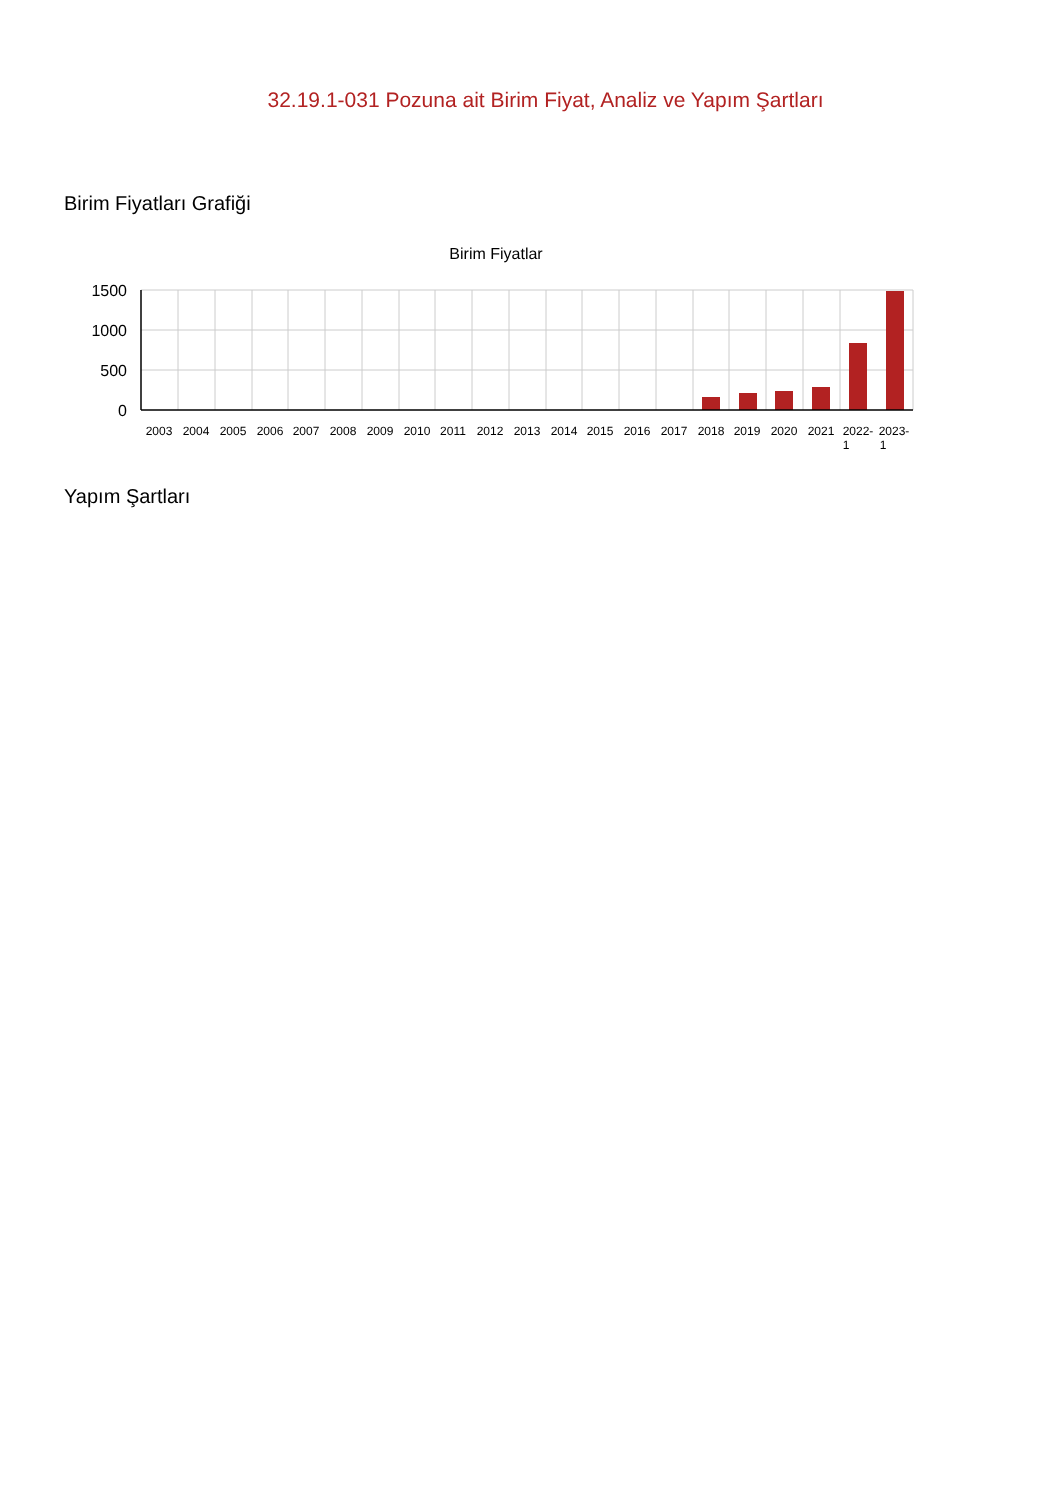32.19.1-031 Pozuna ait Birim Fiyat, Analiz ve Yapım Şartları
Birim Fiyatları Grafiği
Birim Fiyatlar
1500
1000
500
0
2003
2004
2005
2006
2007
2008
2009
2010
2011
2012
2013
2014
2015
2016
2017
2018
2019
2020
2021
2022-
1
2023-
1
Yapım Şartları